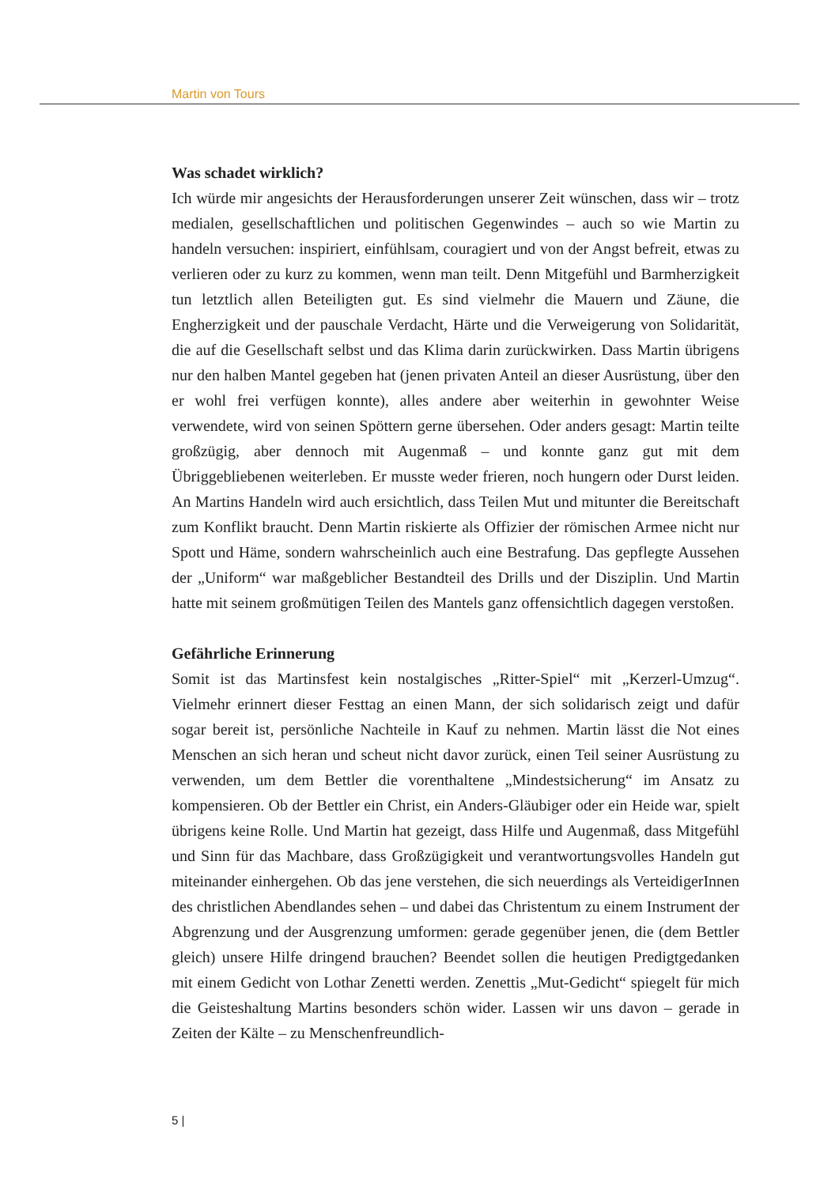Martin von Tours
Was schadet wirklich?
Ich würde mir angesichts der Herausforderungen unserer Zeit wünschen, dass wir – trotz medialen, gesellschaftlichen und politischen Gegenwindes – auch so wie Martin zu handeln versuchen: inspiriert, einfühlsam, couragiert und von der Angst befreit, etwas zu verlieren oder zu kurz zu kommen, wenn man teilt. Denn Mitgefühl und Barmherzigkeit tun letztlich allen Beteiligten gut. Es sind vielmehr die Mauern und Zäune, die Engherzigkeit und der pauschale Verdacht, Härte und die Verweigerung von Solidarität, die auf die Gesellschaft selbst und das Klima darin zurückwirken. Dass Martin übrigens nur den halben Mantel gegeben hat (jenen privaten Anteil an dieser Ausrüstung, über den er wohl frei verfügen konnte), alles andere aber weiterhin in gewohnter Weise verwendete, wird von seinen Spöttern gerne übersehen. Oder anders gesagt: Martin teilte großzügig, aber dennoch mit Augenmaß – und konnte ganz gut mit dem Übriggebliebenen weiterleben. Er musste weder frieren, noch hungern oder Durst leiden. An Martins Handeln wird auch ersichtlich, dass Teilen Mut und mitunter die Bereitschaft zum Konflikt braucht. Denn Martin riskierte als Offizier der römischen Armee nicht nur Spott und Häme, sondern wahrscheinlich auch eine Bestrafung. Das gepflegte Aussehen der „Uniform“ war maßgeblicher Bestandteil des Drills und der Disziplin. Und Martin hatte mit seinem großmütigen Teilen des Mantels ganz offensichtlich dagegen verstoßen.
Gefährliche Erinnerung
Somit ist das Martinsfest kein nostalgisches „Ritter-Spiel“ mit „Kerzerl-Umzug“. Vielmehr erinnert dieser Festtag an einen Mann, der sich solidarisch zeigt und dafür sogar bereit ist, persönliche Nachteile in Kauf zu nehmen. Martin lässt die Not eines Menschen an sich heran und scheut nicht davor zurück, einen Teil seiner Ausrüstung zu verwenden, um dem Bettler die vorenthaltene „Mindestsicherung“ im Ansatz zu kompensieren. Ob der Bettler ein Christ, ein Anders-Gläubiger oder ein Heide war, spielt übrigens keine Rolle. Und Martin hat gezeigt, dass Hilfe und Augenmaß, dass Mitgefühl und Sinn für das Machbare, dass Großzügigkeit und verantwortungsvolles Handeln gut miteinander einhergehen. Ob das jene verstehen, die sich neuerdings als VerteidigerInnen des christlichen Abendlandes sehen – und dabei das Christentum zu einem Instrument der Abgrenzung und der Ausgrenzung umformen: gerade gegenüber jenen, die (dem Bettler gleich) unsere Hilfe dringend brauchen? Beendet sollen die heutigen Predigtgedanken mit einem Gedicht von Lothar Zenetti werden. Zenettis „Mut-Gedicht“ spiegelt für mich die Geisteshaltung Martins besonders schön wider. Lassen wir uns davon – gerade in Zeiten der Kälte – zu Menschenfreundlich-
5 |